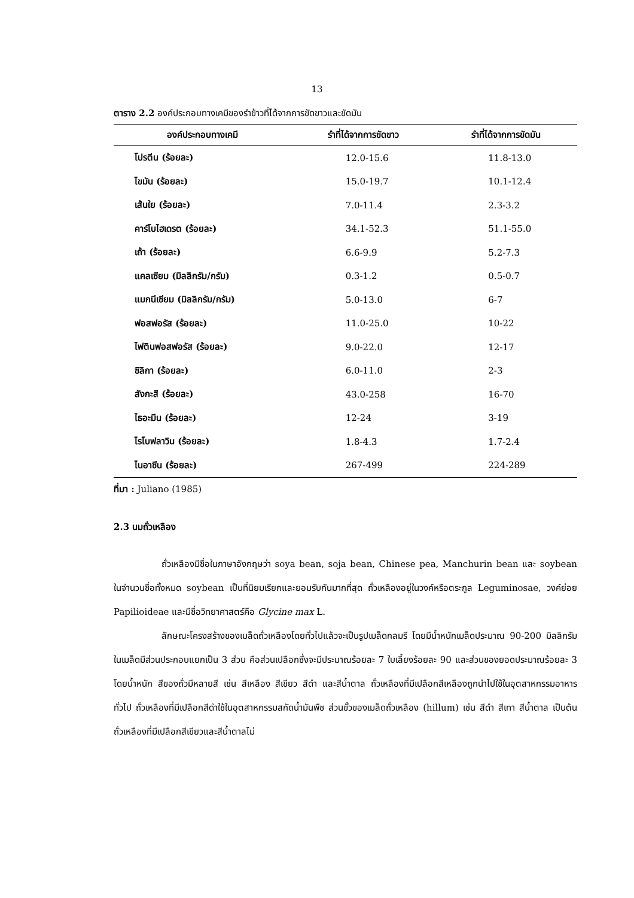13
ตาราง 2.2 องค์ประกอบทางเคมีของรำข้าวที่ได้จากการขัดขาวและขัดมัน
| องค์ประกอบทางเคมี | รำที่ได้จากการขัดขาว | รำที่ได้จากการขัดมัน |
| --- | --- | --- |
| โปรตีน (ร้อยละ) | 12.0-15.6 | 11.8-13.0 |
| ไขมัน (ร้อยละ) | 15.0-19.7 | 10.1-12.4 |
| เส้นใย (ร้อยละ) | 7.0-11.4 | 2.3-3.2 |
| คาร์โบไฮเดรต (ร้อยละ) | 34.1-52.3 | 51.1-55.0 |
| เถ้า (ร้อยละ) | 6.6-9.9 | 5.2-7.3 |
| แคลเซียม (มิลลิกรัม/กรัม) | 0.3-1.2 | 0.5-0.7 |
| แมกนีเซียม (มิลลิกรัม/กรัม) | 5.0-13.0 | 6-7 |
| ฟอสฟอรัส (ร้อยละ) | 11.0-25.0 | 10-22 |
| ไฟตินฟอสฟอรัส (ร้อยละ) | 9.0-22.0 | 12-17 |
| ซิลิกา (ร้อยละ) | 6.0-11.0 | 2-3 |
| สังกะสี (ร้อยละ) | 43.0-258 | 16-70 |
| ไธอะมีน (ร้อยละ) | 12-24 | 3-19 |
| ไรโบฟลาวิน (ร้อยละ) | 1.8-4.3 | 1.7-2.4 |
| ไนอาซีน (ร้อยละ) | 267-499 | 224-289 |
ที่มา : Juliano (1985)
2.3 นมถั่วเหลือง
ถั่วเหลืองมีชื่อในภาษาอังกฤษว่า soya bean, soja bean, Chinese pea, Manchurin bean และ soybean ในจำนวนชื่อทั้งหมด soybean เป็นที่นิยมเรียกและยอมรับกันมากที่สุด ถั่วเหลืองอยู่ในวงค์หรือตระกูล Leguminosae, วงค์ย่อย Papilioideae และมีชื่อวิทยาศาสตร์คือ Glycine max L.
ลักษณะโครงสร้างของเมล็ดถั่วเหลืองโดยทั่วไปแล้วจะเป็นรูปเมล็ดกลมรี โดยมีน้ำหนักเมล็ดประมาณ 90-200 มิลลิกรัม ในเมล็ดมีส่วนประกอบแยกเป็น 3 ส่วน คือส่วนเปลือกซึ่งจะมีประมาณร้อยละ 7 ใบเลี้ยงร้อยละ 90 และส่วนของยอดประมาณร้อยละ 3 โดยน้ำหนัก สีของถั่วมีหลายสี เช่น สีเหลือง สีเขียว สีดำ และสีน้ำตาล ถั่วเหลืองที่มีเปลือกสีเหลืองถูกนำไปใช้ในอุตสาหกรรมอาหารทั่วไป ถั่วเหลืองที่มีเปลือกสีดำใช้ในอุตสาหกรรมสกัดน้ำมันพืช ส่วนขั้วของเมล็ดถั่วเหลือง (hillum) เช่น สีดำ สีเทา สีน้ำตาล เป็นต้น ถั่วเหลืองที่มีเปลือกสีเขียวและสีน้ำตาลไม่